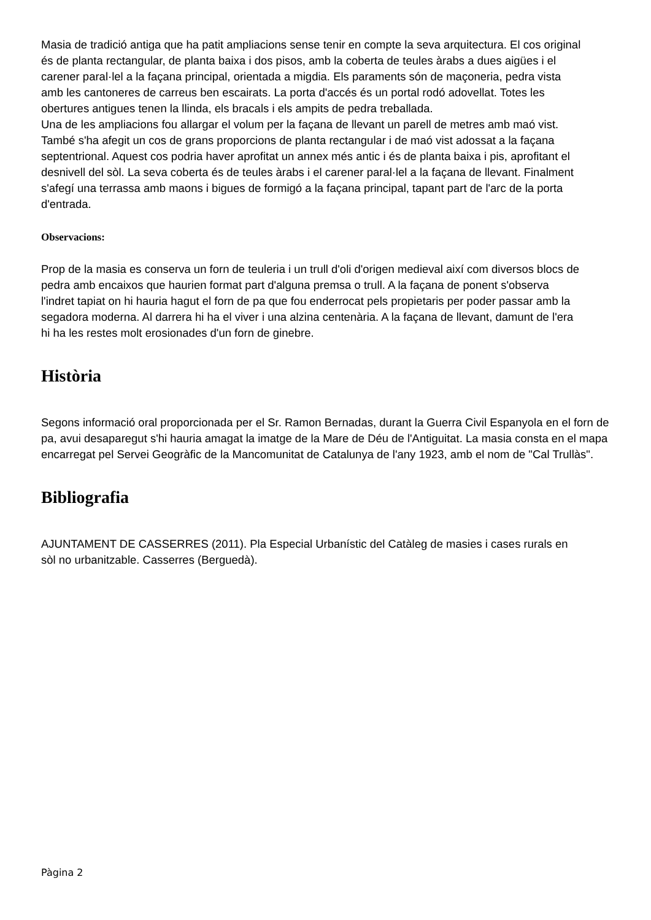Masia de tradició antiga que ha patit ampliacions sense tenir en compte la seva arquitectura. El cos original és de planta rectangular, de planta baixa i dos pisos, amb la coberta de teules àrabs a dues aigües i el carener paral·lel a la façana principal, orientada a migdia. Els paraments són de maçoneria, pedra vista amb les cantoneres de carreus ben escairats. La porta d'accés és un portal rodó adovellat. Totes les obertures antigues tenen la llinda, els bracals i els ampits de pedra treballada.
Una de les ampliacions fou allargar el volum per la façana de llevant un parell de metres amb maó vist. També s'ha afegit un cos de grans proporcions de planta rectangular i de maó vist adossat a la façana septentrional. Aquest cos podria haver aprofitat un annex més antic i és de planta baixa i pis, aprofitant el desnivell del sòl. La seva coberta és de teules àrabs i el carener paral·lel a la façana de llevant. Finalment s'afegí una terrassa amb maons i bigues de formigó a la façana principal, tapant part de l'arc de la porta d'entrada.
Observacions:
Prop de la masia es conserva un forn de teuleria i un trull d'oli d'origen medieval així com diversos blocs de pedra amb encaixos que haurien format part d'alguna premsa o trull. A la façana de ponent s'observa l'indret tapiat on hi hauria hagut el forn de pa que fou enderrocat pels propietaris per poder passar amb la segadora moderna. Al darrera hi ha el viver i una alzina centenària. A la façana de llevant, damunt de l'era hi ha les restes molt erosionades d'un forn de ginebre.
Història
Segons informació oral proporcionada per el Sr. Ramon Bernadas, durant la Guerra Civil Espanyola en el forn de pa, avui desaparegut s'hi hauria amagat la imatge de la Mare de Déu de l'Antiguitat. La masia consta en el mapa encarregat pel Servei Geogràfic de la Mancomunitat de Catalunya de l'any 1923, amb el nom de "Cal Trullàs".
Bibliografia
AJUNTAMENT DE CASSERRES (2011). Pla Especial Urbanístic del Catàleg de masies i cases rurals en sòl no urbanitzable. Casserres (Berguedà).
Pàgina 2